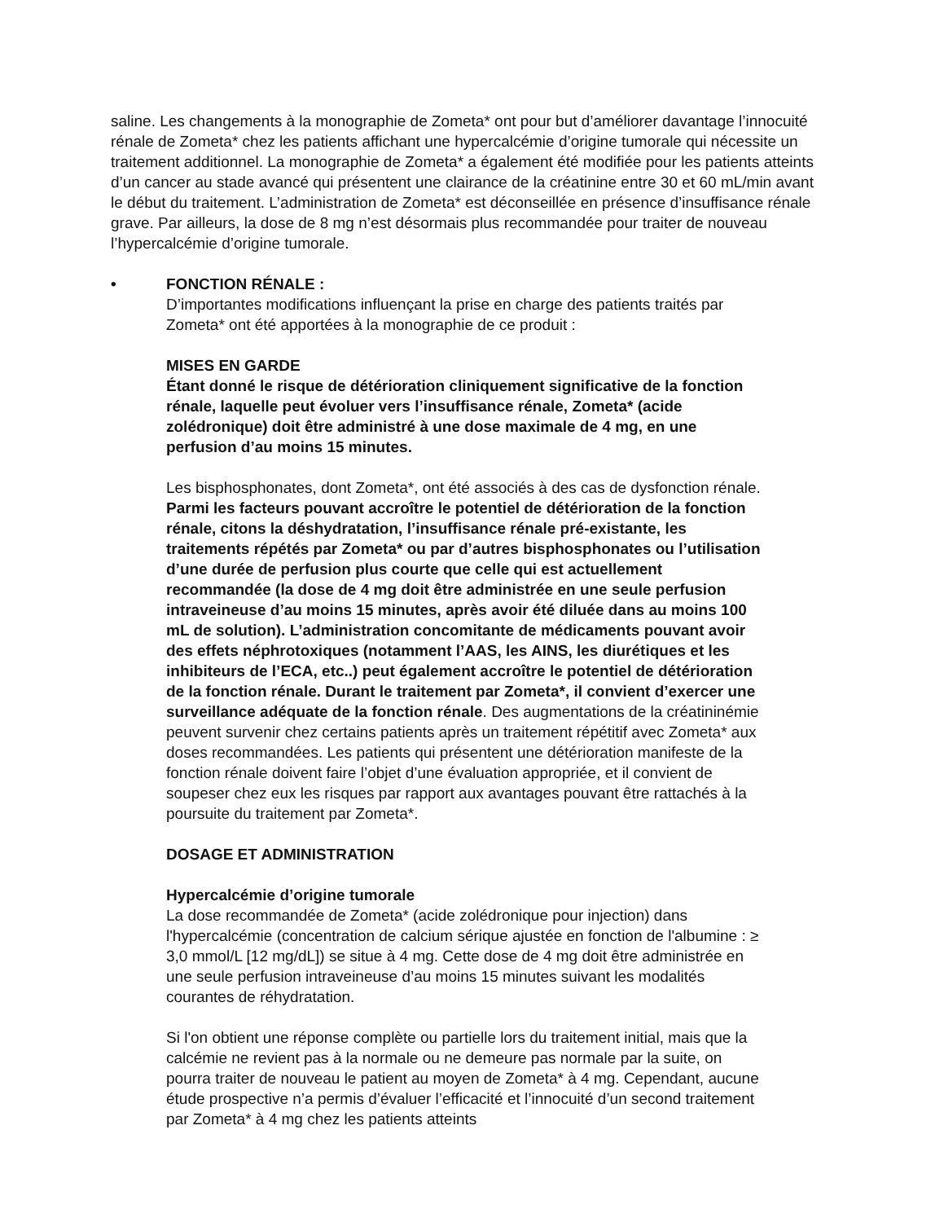saline. Les changements à la monographie de Zometa* ont pour but d’améliorer davantage l’innocuité rénale de Zometa* chez les patients affichant une hypercalcémie d’origine tumorale qui nécessite un traitement additionnel. La monographie de Zometa* a également été modifiée pour les patients atteints d’un cancer au stade avancé qui présentent une clairance de la créatinine entre 30 et 60 mL/min avant le début du traitement. L’administration de Zometa* est déconseillée en présence d’insuffisance rénale grave. Par ailleurs, la dose de 8 mg n’est désormais plus recommandée pour traiter de nouveau l’hypercalcémie d’origine tumorale.
• FONCTION RÉNALE :
D’importantes modifications influençant la prise en charge des patients traités par Zometa* ont été apportées à la monographie de ce produit :
MISES EN GARDE
Étant donné le risque de détérioration cliniquement significative de la fonction rénale, laquelle peut évoluer vers l’insuffisance rénale, Zometa* (acide zolédronique) doit être administré à une dose maximale de 4 mg, en une perfusion d’au moins 15 minutes.
Les bisphosphonates, dont Zometa*, ont été associés à des cas de dysfonction rénale. Parmi les facteurs pouvant accroître le potentiel de détérioration de la fonction rénale, citons la déshydratation, l’insuffisance rénale pré-existante, les traitements répétés par Zometa* ou par d’autres bisphosphonates ou l’utilisation d’une durée de perfusion plus courte que celle qui est actuellement recommandée (la dose de 4 mg doit être administrée en une seule perfusion intraveineuse d’au moins 15 minutes, après avoir été diluée dans au moins 100 mL de solution). L’administration concomitante de médicaments pouvant avoir des effets néphrotoxiques (notamment l’AAS, les AINS, les diurétiques et les inhibiteurs de l’ECA, etc..) peut également accroître le potentiel de détérioration de la fonction rénale. Durant le traitement par Zometa*, il convient d’exercer une surveillance adéquate de la fonction rénale. Des augmentations de la créatininémie peuvent survenir chez certains patients après un traitement répétitif avec Zometa* aux doses recommandées. Les patients qui présentent une détérioration manifeste de la fonction rénale doivent faire l’objet d’une évaluation appropriée, et il convient de soupeser chez eux les risques par rapport aux avantages pouvant être rattachés à la poursuite du traitement par Zometa*.
DOSAGE ET ADMINISTRATION
Hypercalcémie d’origine tumorale
La dose recommandée de Zometa* (acide zolédronique pour injection) dans l'hypercalcémie (concentration de calcium sérique ajustée en fonction de l'albumine : ≥ 3,0 mmol/L [12 mg/dL]) se situe à 4 mg. Cette dose de 4 mg doit être administrée en une seule perfusion intraveineuse d’au moins 15 minutes suivant les modalités courantes de réhydratation.
Si l'on obtient une réponse complète ou partielle lors du traitement initial, mais que la calcémie ne revient pas à la normale ou ne demeure pas normale par la suite, on pourra traiter de nouveau le patient au moyen de Zometa* à 4 mg. Cependant, aucune étude prospective n’a permis d’évaluer l’efficacité et l’innocuité d’un second traitement par Zometa* à 4 mg chez les patients atteints